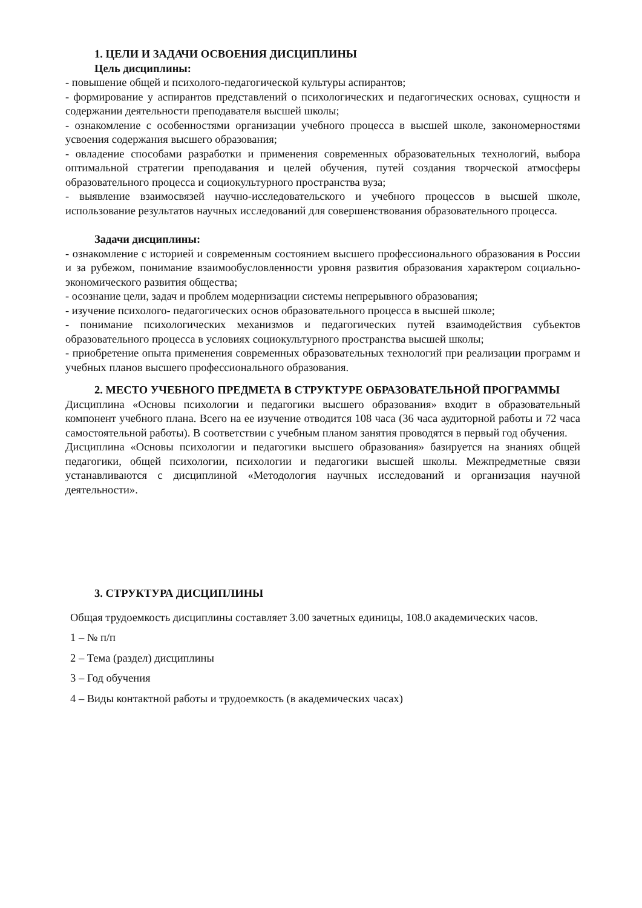1. ЦЕЛИ И ЗАДАЧИ ОСВОЕНИЯ ДИСЦИПЛИНЫ
Цель дисциплины:
- повышение общей и психолого-педагогической культуры аспирантов;
- формирование у аспирантов представлений о психологических и педагогических основах, сущности и содержании деятельности преподавателя высшей школы;
- ознакомление с особенностями организации учебного процесса в высшей школе, закономерностями усвоения содержания высшего образования;
- овладение способами разработки и применения современных образовательных технологий, выбора оптимальной стратегии преподавания и целей обучения, путей создания творческой атмосферы образовательного процесса и социокультурного пространства вуза;
- выявление взаимосвязей научно-исследовательского и учебного процессов в высшей школе, использование результатов научных исследований для совершенствования образовательного процесса.
Задачи дисциплины:
- ознакомление с историей и современным состоянием высшего профессионального образования в России и за рубежом, понимание взаимообусловленности уровня развития образования характером социально-экономического развития общества;
- осознание цели, задач и проблем модернизации системы непрерывного образования;
- изучение психолого- педагогических основ образовательного процесса в высшей школе;
- понимание психологических механизмов и педагогических путей взаимодействия субъектов образовательного процесса в условиях социокультурного пространства высшей школы;
- приобретение опыта применения современных образовательных технологий при реализации программ и учебных планов высшего профессионального образования.
2. МЕСТО УЧЕБНОГО ПРЕДМЕТА В СТРУКТУРЕ ОБРАЗОВАТЕЛЬНОЙ ПРОГРАММЫ
Дисциплина «Основы психологии и педагогики высшего образования» входит в образовательный компонент учебного плана. Всего на ее изучение отводится 108 часа (36 часа аудиторной работы и 72 часа самостоятельной работы). В соответствии с учебным планом занятия проводятся в первый год обучения.
Дисциплина «Основы психологии и педагогики высшего образования» базируется на знаниях общей педагогики, общей психологии, психологии и педагогики высшей школы. Межпредметные связи устанавливаются с дисциплиной «Методология научных исследований и организация научной деятельности».
3. СТРУКТУРА ДИСЦИПЛИНЫ
Общая трудоемкость дисциплины составляет 3.00 зачетных единицы, 108.0 академических часов.
1 – № п/п
2 – Тема (раздел) дисциплины
3 – Год обучения
4 – Виды контактной работы и трудоемкость (в академических часах)